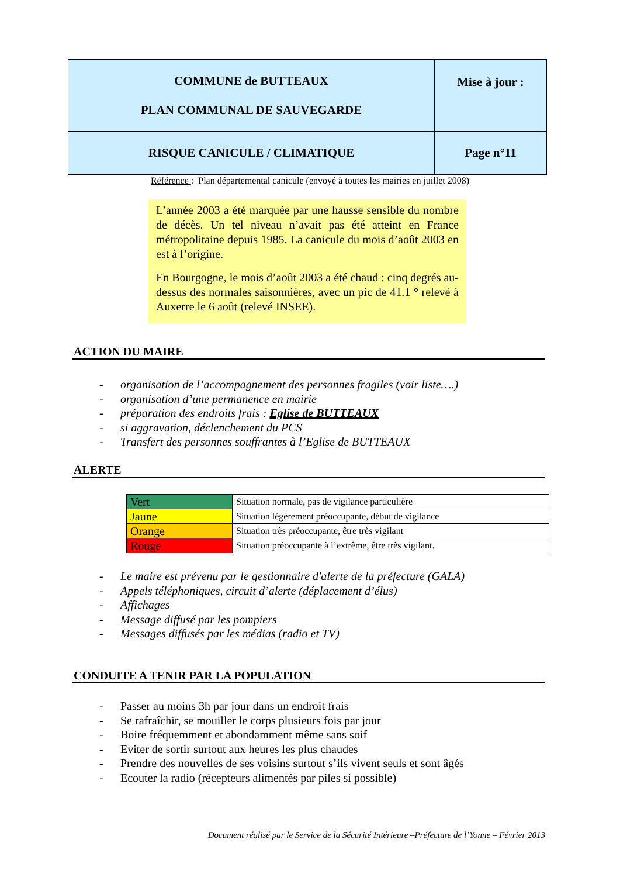| COMMUNE de BUTTEAUX PLAN COMMUNAL DE SAUVEGARDE | Mise à jour : |
| RISQUE CANICULE / CLIMATIQUE | Page n°11 |
Référence : Plan départemental canicule (envoyé à toutes les mairies en juillet 2008)
L’année 2003 a été marquée par une hausse sensible du nombre de décès. Un tel niveau n’avait pas été atteint en France métropolitaine depuis 1985. La canicule du mois d’août 2003 en est à l’origine.
En Bourgogne, le mois d’août 2003 a été chaud : cinq degrés au-dessus des normales saisonnières, avec un pic de 41.1 ° relevé à Auxerre le 6 août (relevé INSEE).
ACTION DU MAIRE
- organisation de l’accompagnement des personnes fragiles (voir liste….)
- organisation d’une permanence en mairie
- préparation des endroits frais : Eglise de BUTTEAUX
- si aggravation, déclenchement du PCS
- Transfert des personnes souffrantes à l’Eglise de BUTTEAUX
ALERTE
| Vert | Situation normale, pas de vigilance particulière |
| Jaune | Situation légèrement préoccupante, début de vigilance |
| Orange | Situation très préoccupante, être très vigilant |
| Rouge | Situation préoccupante à l’extrême, être très vigilant. |
- Le maire est prévenu par le gestionnaire d'alerte de la préfecture (GALA)
- Appels téléphoniques, circuit d’alerte (déplacement d’élus)
- Affichages
- Message diffusé par les pompiers
- Messages diffusés par les médias (radio et TV)
CONDUITE A TENIR PAR LA POPULATION
- Passer au moins 3h par jour dans un endroit frais
- Se rafraîchir, se mouiller le corps plusieurs fois par jour
- Boire fréquemment et abondamment même sans soif
- Eviter de sortir surtout aux heures les plus chaudes
- Prendre des nouvelles de ses voisins surtout s’ils vivent seuls et sont âgés
- Ecouter la radio (récepteurs alimentés par piles si possible)
Document réalisé par le Service de la Sécurité Intérieure –Préfecture de l’Yonne – Février 2013